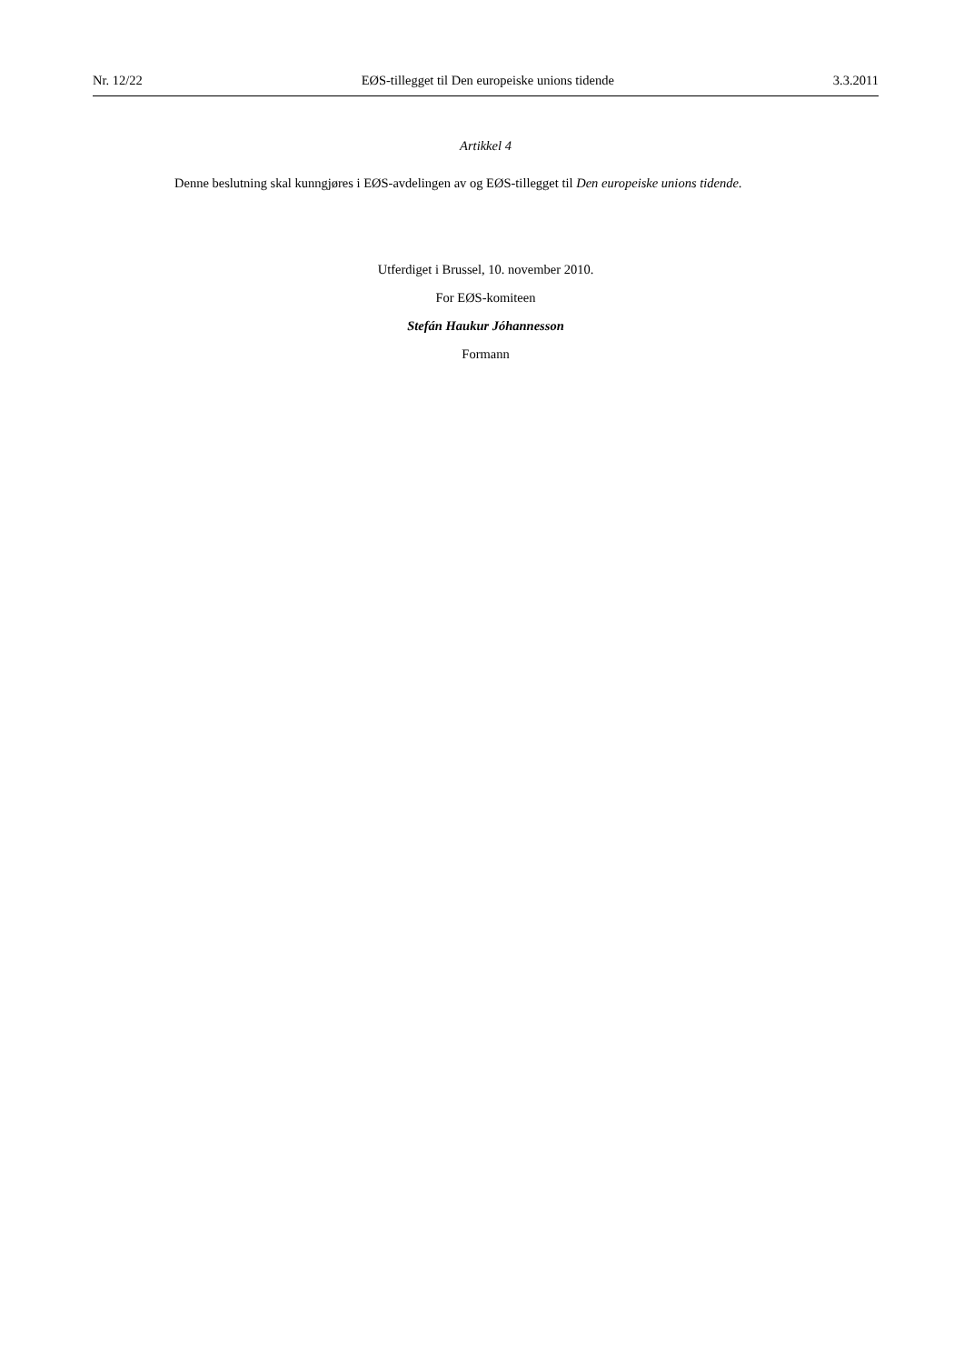Nr. 12/22 EØS-tillegget til Den europeiske unions tidende 3.3.2011
Artikkel 4
Denne beslutning skal kunngjøres i EØS-avdelingen av og EØS-tillegget til Den europeiske unions tidende.
Utferdiget i Brussel, 10. november 2010.
For EØS-komiteen
Stefán Haukur Jóhannesson
Formann